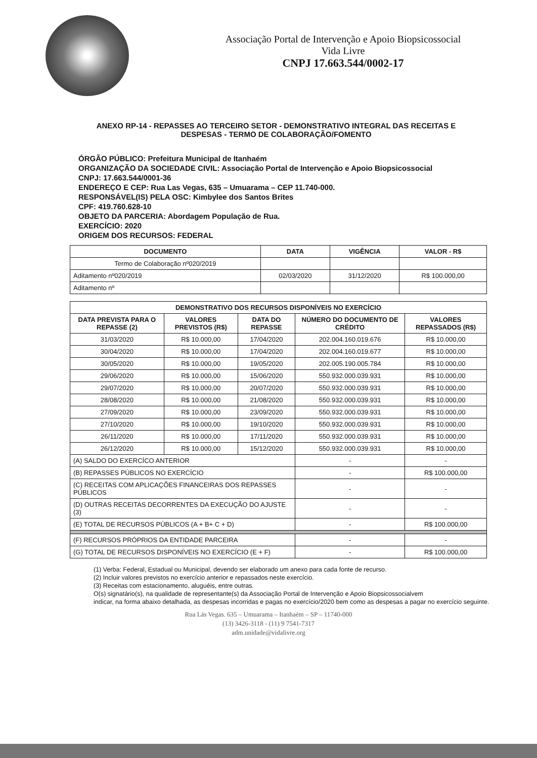Associação Portal de Intervenção e Apoio Biopsicossocial
Vida Livre
CNPJ 17.663.544/0002-17
ANEXO RP-14 - REPASSES AO TERCEIRO SETOR - DEMONSTRATIVO INTEGRAL DAS RECEITAS E DESPESAS - TERMO DE COLABORAÇÃO/FOMENTO
ÓRGÃO PÚBLICO: Prefeitura Municipal de Itanhaém
ORGANIZAÇÃO DA SOCIEDADE CIVIL: Associação Portal de Intervenção e Apoio Biopsicossocial
CNPJ: 17.663.544/0001-36
ENDEREÇO E CEP: Rua Las Vegas, 635 – Umuarama – CEP 11.740-000.
RESPONSÁVEL(IS) PELA OSC: Kimbylee dos Santos Brites
CPF: 419.760.628-10
OBJETO DA PARCERIA: Abordagem População de Rua.
EXERCÍCIO: 2020
ORIGEM DOS RECURSOS: FEDERAL
| DOCUMENTO | DATA | VIGÊNCIA | VALOR - R$ |
| --- | --- | --- | --- |
| Termo de Colaboração nº020/2019 | | | |
| Aditamento nº020/2019 | 02/03/2020 | 31/12/2020 | R$ 100.000,00 |
| Aditamento nº | | | |
| DEMONSTRATIVO DOS RECURSOS DISPONÍVEIS NO EXERCÍCIO | | | | |
| --- | --- | --- | --- | --- |
| DATA PREVISTA PARA O REPASSE (2) | VALORES PREVISTOS (R$) | DATA DO REPASSE | NÚMERO DO DOCUMENTO DE CRÉDITO | VALORES REPASSADOS (R$) |
| 31/03/2020 | R$ 10.000,00 | 17/04/2020 | 202.004.160.019.676 | R$ 10.000,00 |
| 30/04/2020 | R$ 10.000,00 | 17/04/2020 | 202.004.160.019.677 | R$ 10.000,00 |
| 30/05/2020 | R$ 10.000,00 | 19/05/2020 | 202.005.190.005.784 | R$ 10.000,00 |
| 29/06/2020 | R$ 10.000,00 | 15/06/2020 | 550.932.000.039.931 | R$ 10.000,00 |
| 29/07/2020 | R$ 10.000,00 | 20/07/2020 | 550.932.000.039.931 | R$ 10.000,00 |
| 28/08/2020 | R$ 10.000,00 | 21/08/2020 | 550.932.000.039.931 | R$ 10.000,00 |
| 27/09/2020 | R$ 10.000,00 | 23/09/2020 | 550.932.000.039.931 | R$ 10.000,00 |
| 27/10/2020 | R$ 10.000,00 | 19/10/2020 | 550.932.000.039.931 | R$ 10.000,00 |
| 26/11/2020 | R$ 10.000,00 | 17/11/2020 | 550.932.000.039.931 | R$ 10.000,00 |
| 26/12/2020 | R$ 10.000,00 | 15/12/2020 | 550.932.000.039.931 | R$ 10.000,00 |
| (A) SALDO DO EXERCÍCO ANTERIOR | | | - | - |
| (B) REPASSES PÚBLICOS NO EXERCÍCIO | | | - | R$ 100.000,00 |
| (C) RECEITAS COM APLICAÇÕES FINANCEIRAS DOS REPASSES PÚBLICOS | | | - | - |
| (D) OUTRAS RECEITAS DECORRENTES DA EXECUÇÃO DO AJUSTE (3) | | | - | - |
| (E) TOTAL DE RECURSOS PÚBLICOS (A + B+ C + D) | | | - | R$ 100.000,00 |
| (F) RECURSOS PRÓPRIOS DA ENTIDADE PARCEIRA | | | - | - |
| (G) TOTAL DE RECURSOS DISPONÍVEIS NO EXERCÍCIO (E + F) | | | - | R$ 100.000,00 |
(1) Verba: Federal, Estadual ou Municipal, devendo ser elaborado um anexo para cada fonte de recurso.
(2) Incluir valores previstos no exercício anterior e repassados neste exercício.
(3) Receitas com estacionamento, aluguéis, entre outras.
O(s) signatário(s), na qualidade de representante(s) da Associação Portal de Intervenção e Apoio Biopsicossocialvem
indicar, na forma abaixo detalhada, as despesas incorridas e pagas no exercício/2020 bem como as despesas a pagar no exercício seguinte.
Rua Lás Vegas. 635 – Umuarama – Itanhaém – SP – 11740-000
(13) 3426-3118 - (11) 9 7541-7317
adm.unidade@vidalivre.org